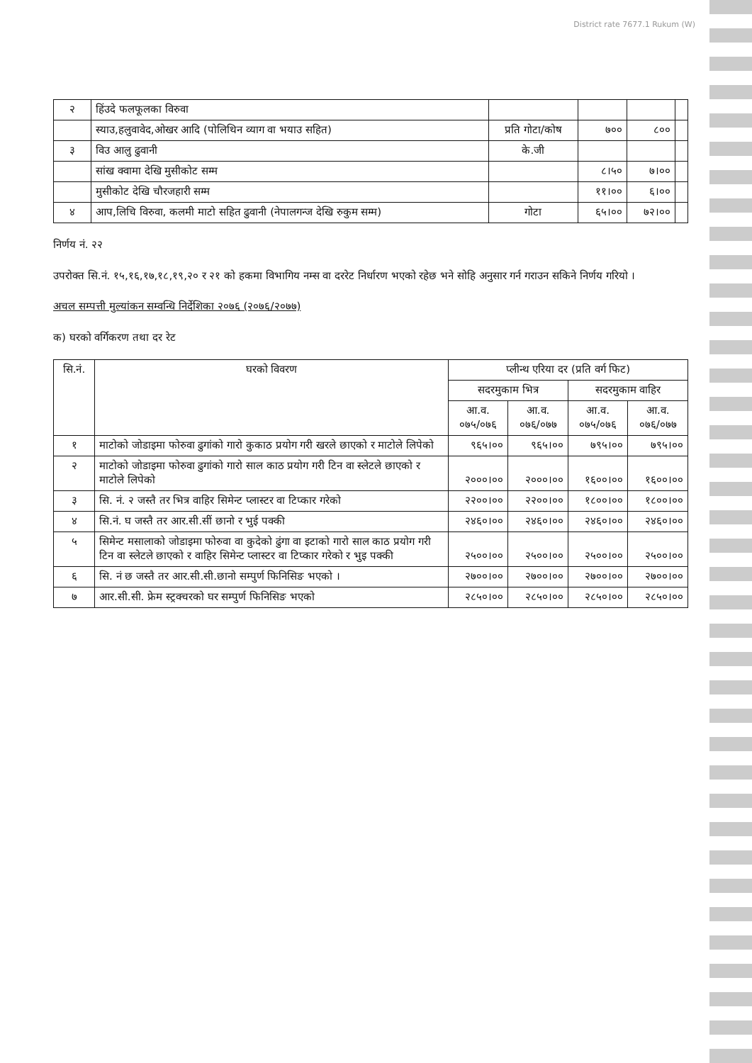District rate 7677.1 Rukum (W)
| २ | हिंउदे फलफूलका विरुवा | | | | |
| | स्याउ,हलुवावेद,ओखर आदि (पोलिथिन व्याग वा भयाउ सहित) | प्रति गोटा/कोष | ७०० | ८०० | |
| ३ | विउ आलु ढुवानी | के.जी | | | |
| | सांख क्वामा देखि मुसीकोट सम्म | | ८।५० | ७।०० | |
| | मुसीकोट देखि चौरजहारी सम्म | | ११।०० | ६।०० | |
| ४ | आप,लिचि विरुवा, कलमी माटो सहित ढुवानी (नेपालगन्ज देखि रुकुम सम्म) | गोटा | ६५।०० | ७२।०० | |
निर्णय नं. २२
उपरोक्त सि.नं. १५,१६,१७,१८,१९,२० र २१ को हकमा विभागिय नम्स वा दररेट निर्धारण भएको रहेछ भने सोहि अनुसार गर्न गराउन सकिने निर्णय गरियो ।
अचल सम्पत्ती मुल्यांकन सम्वन्धि निर्देशिका २०७६ (२०७६/२०७७)
क) घरको वर्गिकरण तथा दर रेट
| सि.नं. | घरको विवरण | प्लीन्थ एरिया दर (प्रति वर्ग फिट) | | | |
| --- | --- | --- | --- | --- | --- |
| | | सदरमुकाम भित्र | | सदरमुकाम वाहिर | |
| | | आ.व. ०७५/०७६ | आ.व. ०७६/०७७ | आ.व. ०७५/०७६ | आ.व. ०७६/०७७ |
| १ | माटोको जोडाइमा फोरुवा ढुगांको गारो कुकाठ प्रयोग गरी खरले छाएको र माटोले लिपेको | ९६५।०० | ९६५।०० | ७९५।०० | ७९५।०० |
| २ | माटोको जोडाइमा फोरुवा ढुगांको गारो साल काठ प्रयोग गरी टिन वा स्लेटले छाएको र माटोले लिपेको | २०००।०० | २०००।०० | १६००।०० | १६००।०० |
| ३ | सि. नं. २ जस्तै तर भित्र वाहिर सिमेन्ट प्लास्टर वा टिप्कार गरेको | २२००।०० | २२००।०० | १८००।०० | १८००।०० |
| ४ | सि.नं. घ जस्तै तर आर.सी.सीं छानो र भुई पक्की | २४६०।०० | २४६०।०० | २४६०।०० | २४६०।०० |
| ५ | सिमेन्ट मसालाको जोडाइमा फोरुवा वा कुदेको ढुंगा वा इटाको गारो साल काठ प्रयोग गरी टिन वा स्लेटले छाएको र वाहिर सिमेन्ट प्लास्टर वा टिप्कार गरेको र भुइ पक्की | २५००।०० | २५००।०० | २५००।०० | २५००।०० |
| ६ | सि. नं छ जस्तै तर आर.सी.सी.छानो सम्पुर्ण फिनिसिङ भएको । | २७००।०० | २७००।०० | २७००।०० | २७००।०० |
| ७ | आर.सी.सी. फ्रेम स्ट्रक्चरको घर सम्पुर्ण फिनिसिङ भएको | २८५०।०० | २८५०।०० | २८५०।०० | २८५०।०० |